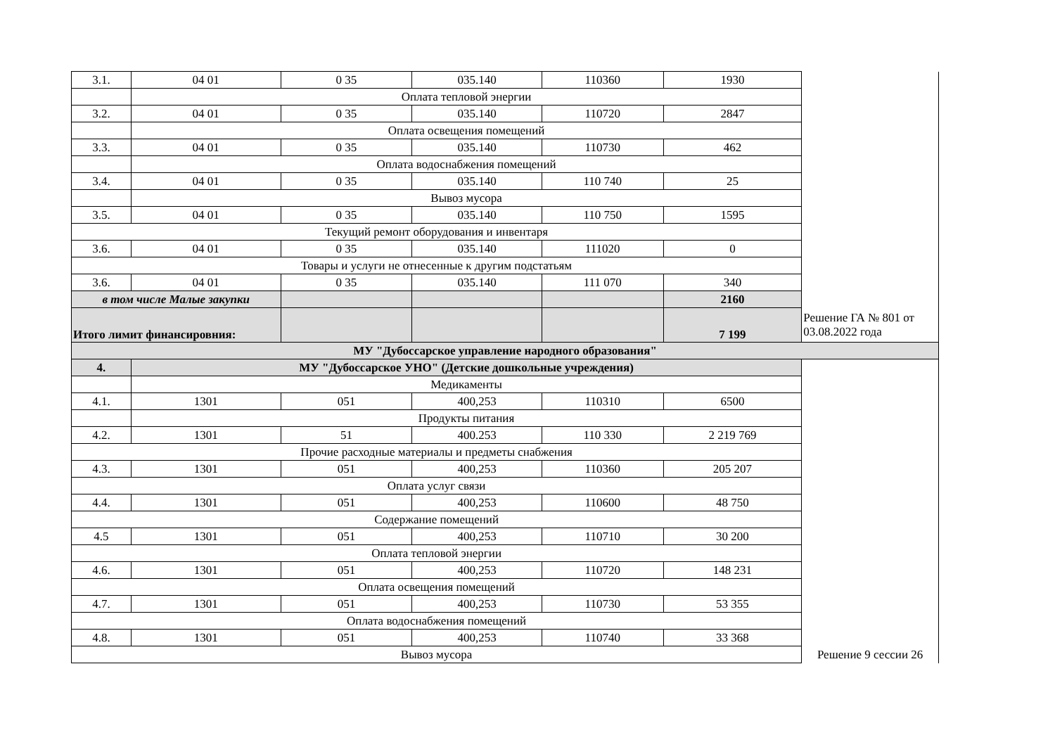| 3.1. | 04 01 | 0 35 | 035.140 | 110360 | 1930 | |
| | Оплата тепловой энергии | | | | | |
| 3.2. | 04 01 | 0 35 | 035.140 | 110720 | 2847 | |
| | Оплата освещения помещений | | | | | |
| 3.3. | 04 01 | 0 35 | 035.140 | 110730 | 462 | |
| | Оплата водоснабжения помещений | | | | | |
| 3.4. | 04 01 | 0 35 | 035.140 | 110 740 | 25 | |
| | Вывоз мусора | | | | | |
| 3.5. | 04 01 | 0 35 | 035.140 | 110 750 | 1595 | |
| Текущий ремонт оборудования и инвентаря | | | | | | |
| 3.6. | 04 01 | 0 35 | 035.140 | 111020 | 0 | |
| Товары и услуги не отнесенные к другим подстатьям | | | | | | |
| 3.6. | 04 01 | 0 35 | 035.140 | 111 070 | 340 | |
| в том числе Малые закупки | | | | | 2160 | |
| Итого лимит финансировния: | | | | | 7 199 | Решение ГА № 801 от 03.08.2022 года |
| МУ "Дубоссарское управление народного образования" | | | | | | |
| 4. | МУ "Дубоссарское УНО" (Детские дошкольные учреждения) | | | | | |
| | Медикаменты | | | | | |
| 4.1. | 1301 | 051 | 400,253 | 110310 | 6500 | |
| | Продукты питания | | | | | |
| 4.2. | 1301 | 51 | 400.253 | 110 330 | 2 219 769 | |
| Прочие расходные материалы и предметы снабжения | | | | | | |
| 4.3. | 1301 | 051 | 400,253 | 110360 | 205 207 | |
| Оплата услуг связи | | | | | | |
| 4.4. | 1301 | 051 | 400,253 | 110600 | 48 750 | |
| Содержание помещений | | | | | | |
| 4.5 | 1301 | 051 | 400,253 | 110710 | 30 200 | |
| Оплата тепловой энергии | | | | | | |
| 4.6. | 1301 | 051 | 400,253 | 110720 | 148 231 | |
| Оплата освещения помещений | | | | | | |
| 4.7. | 1301 | 051 | 400,253 | 110730 | 53 355 | |
| Оплата водоснабжения помещений | | | | | | |
| 4.8. | 1301 | 051 | 400,253 | 110740 | 33 368 | |
| Вывоз мусора | | | | | | Решение 9 сессии 26 |